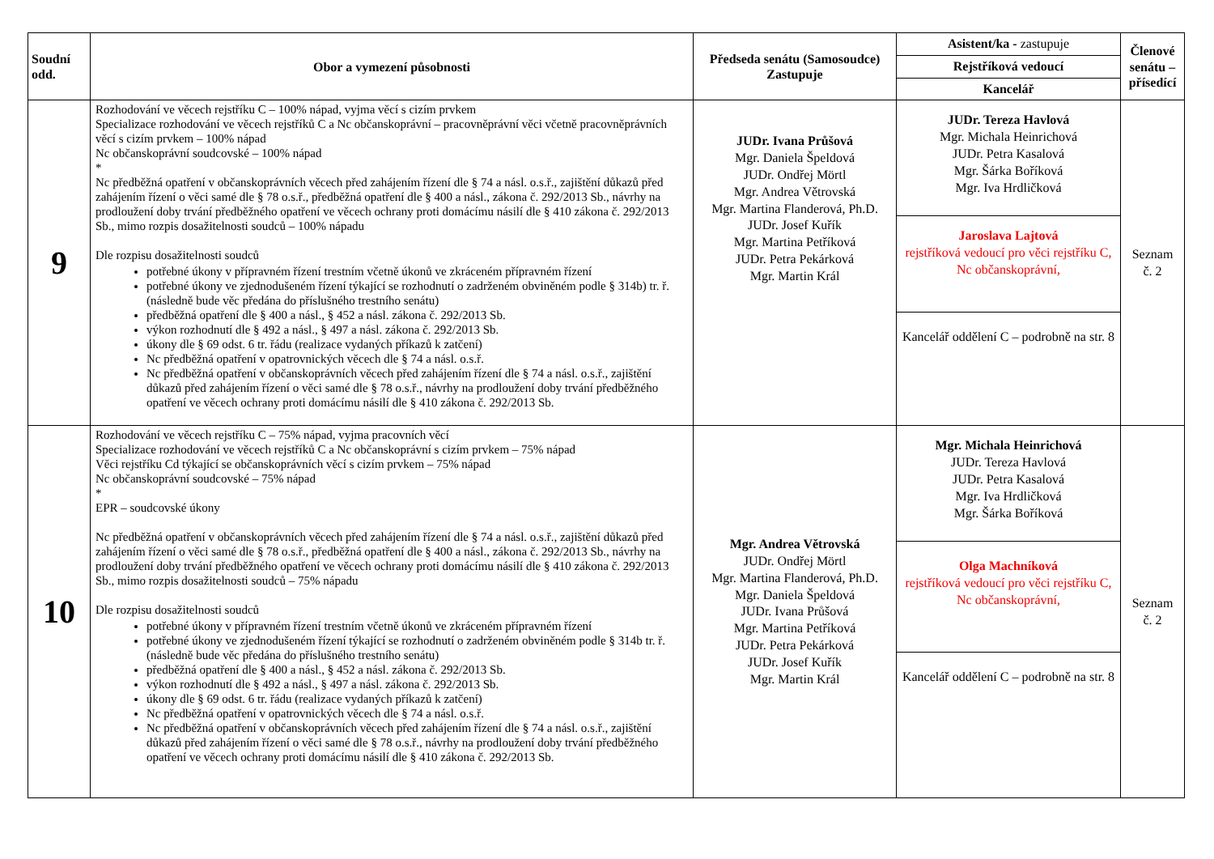| Soudní odd. | Obor a vymezení působnosti | Předseda senátu (Samosoudce) Zastupuje | Asistent/ka - zastupuje Rejstříková vedoucí Kancelář | Členové senátu – přísedící |
| --- | --- | --- | --- | --- |
| 9 | Rozhodování ve věcech rejstříku C – 100% nápad, vyjma věcí s cizím prvkem Specializace rozhodování ve věcech rejstříků C a Nc občanskoprávní – pracovněprávní věci včetně pracovněprávních věcí s cizím prvkem – 100% nápad Nc občanskoprávní soudcovské – 100% nápad * Nc předběžná opatření v občanskoprávních věcech před zahájením řízení dle § 74 a násl. o.s.ř., zajištění důkazů před zahájením řízení o věci samé dle § 78 o.s.ř., předběžná opatření dle § 400 a násl., zákona č. 292/2013 Sb., návrhy na prodloužení doby trvání předběžného opatření ve věcech ochrany proti domácímu násilí dle § 410 zákona č. 292/2013 Sb., mimo rozpis dosažitelnosti soudců – 100% nápadu Dle rozpisu dosažitelnosti soudců potřebné úkony v přípravném řízení trestním včetně úkonů ve zkráceném přípravném řízení potřebné úkony ve zjednodušeném řízení týkající se rozhodnutí o zadrženém obviněném podle § 314b) tr. ř. (následně bude věc předána do příslušného trestního senátu) předběžná opatření dle § 400 a násl., § 452 a násl. zákona č. 292/2013 Sb. výkon rozhodnutí dle § 492 a násl., § 497 a násl. zákona č. 292/2013 Sb. úkony dle § 69 odst. 6 tr. řádu (realizace vydaných příkazů k zatčení) Nc předběžná opatření v opatrovnických věcech dle § 74 a násl. o.s.ř. Nc předběžná opatření v občanskoprávních věcech před zahájením řízení dle § 74 a násl. o.s.ř., zajištění důkazů před zahájením řízení o věci samé dle § 78 o.s.ř., návrhy na prodloužení doby trvání předběžného opatření ve věcech ochrany proti domácímu násilí dle § 410 zákona č. 292/2013 Sb. | JUDr. Ivana Průšová Mgr. Daniela Špeldová JUDr. Ondřej Mörtl Mgr. Andrea Větrovská Mgr. Martina Flanderová, Ph.D. JUDr. Josef Kuřík Mgr. Martina Petříková JUDr. Petra Pekárková Mgr. Martin Král | JUDr. Tereza Havlová Mgr. Michala Heinrichová JUDr. Petra Kasalová Mgr. Šárka Boříková Mgr. Iva Hrdličková Jaroslava Lajtová rejstříková vedoucí pro věci rejstříku C, Nc občanskoprávní, Kancelář oddělení C – podrobně na str. 8 | Seznam č. 2 |
| 10 | Rozhodování ve věcech rejstříku C – 75% nápad, vyjma pracovních věcí Specializace rozhodování ve věcech rejstříků C a Nc občanskoprávní s cizím prvkem – 75% nápad Věci rejstříku Cd týkající se občanskoprávních věcí s cizím prvkem – 75% nápad Nc občanskoprávní soudcovské – 75% nápad * EPR – soudcovské úkony Nc předběžná opatření v občanskoprávních věcech před zahájením řízení dle § 74 a násl. o.s.ř., zajištění důkazů před zahájením řízení o věci samé dle § 78 o.s.ř., předběžná opatření dle § 400 a násl., zákona č. 292/2013 Sb., návrhy na prodloužení doby trvání předběžného opatření ve věcech ochrany proti domácímu násilí dle § 410 zákona č. 292/2013 Sb., mimo rozpis dosažitelnosti soudců – 75% nápadu Dle rozpisu dosažitelnosti soudců potřebné úkony v přípravném řízení trestním včetně úkonů ve zkráceném přípravném řízení potřebné úkony ve zjednodušeném řízení týkající se rozhodnutí o zadrženém obviněném podle § 314b tr. ř. (následně bude věc předána do příslušného trestního senátu) předběžná opatření dle § 400 a násl., § 452 a násl. zákona č. 292/2013 Sb. výkon rozhodnutí dle § 492 a násl., § 497 a násl. zákona č. 292/2013 Sb. úkony dle § 69 odst. 6 tr. řádu (realizace vydaných příkazů k zatčení) Nc předběžná opatření v opatrovnických věcech dle § 74 a násl. o.s.ř. Nc předběžná opatření v občanskoprávních věcech před zahájením řízení dle § 74 a násl. o.s.ř., zajištění důkazů před zahájením řízení o věci samé dle § 78 o.s.ř., návrhy na prodloužení doby trvání předběžného opatření ve věcech ochrany proti domácímu násilí dle § 410 zákona č. 292/2013 Sb. | Mgr. Andrea Větrovská JUDr. Ondřej Mörtl Mgr. Martina Flanderová, Ph.D. Mgr. Daniela Špeldová JUDr. Ivana Průšová Mgr. Martina Petříková JUDr. Petra Pekárková JUDr. Josef Kuřík Mgr. Martin Král | Mgr. Michala Heinrichová JUDr. Tereza Havlová JUDr. Petra Kasalová Mgr. Iva Hrdličková Mgr. Šárka Boříková Olga Machníková rejstříková vedoucí pro věci rejstříku C, Nc občanskoprávní, Kancelář oddělení C – podrobně na str. 8 | Seznam č. 2 |